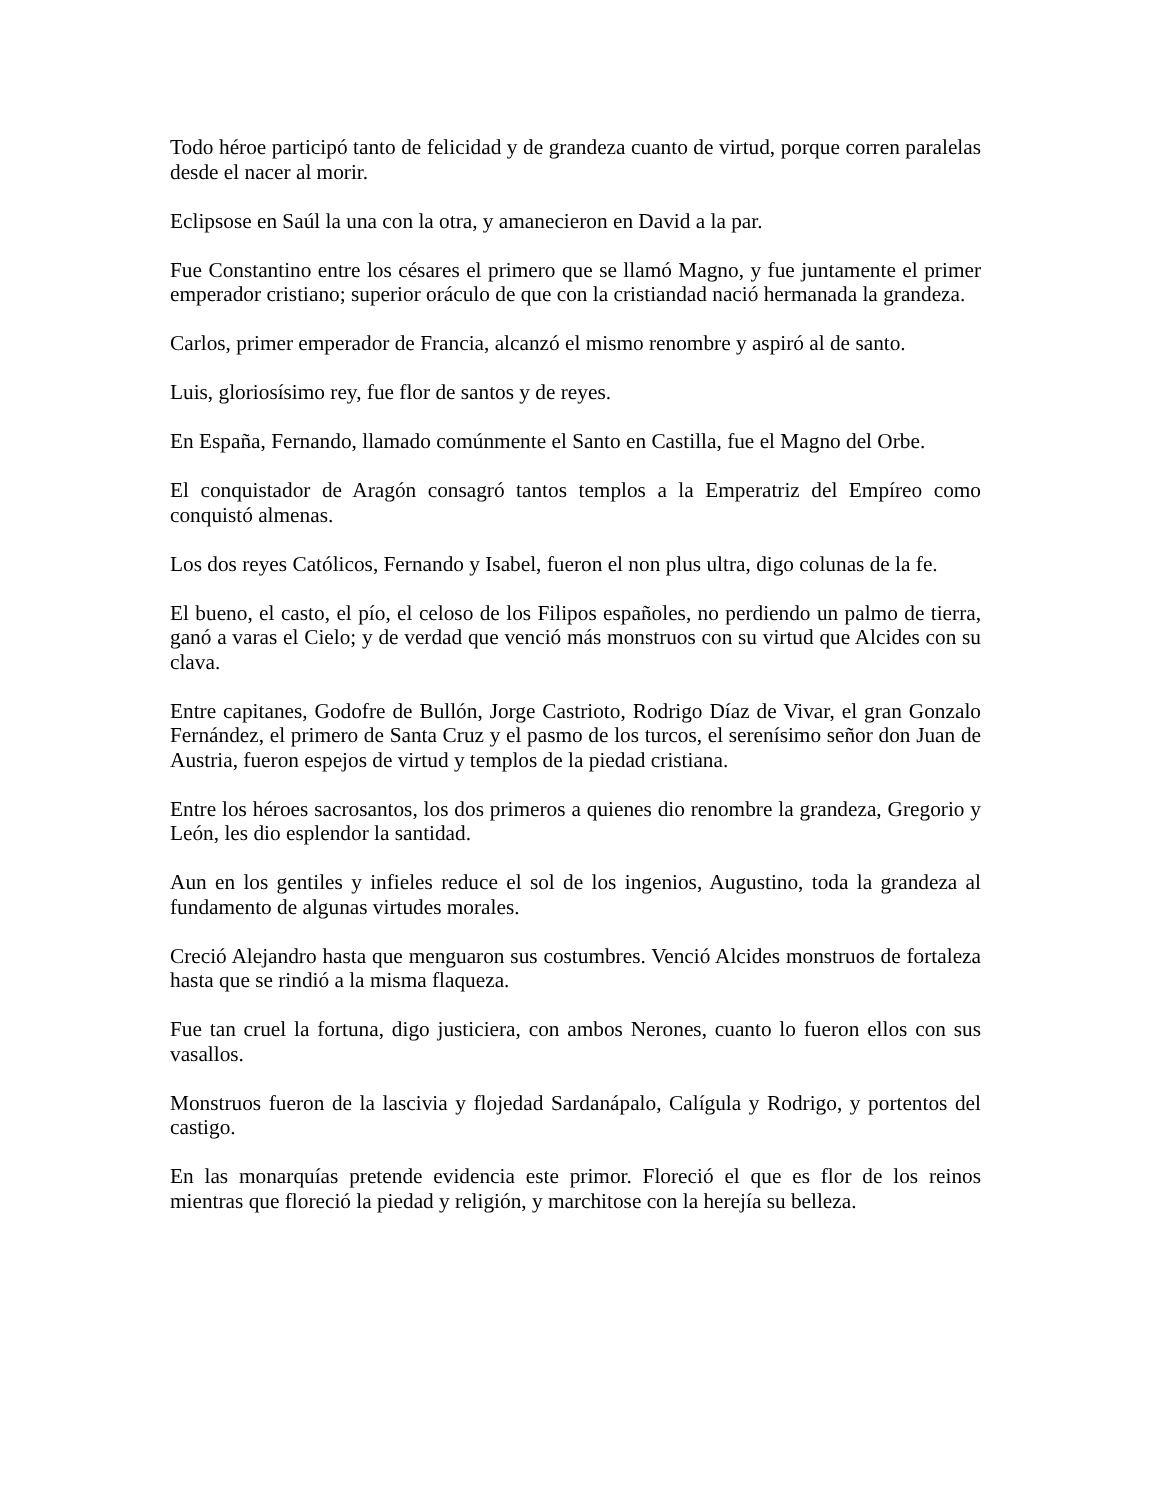Todo héroe participó tanto de felicidad y de grandeza cuanto de virtud, porque corren paralelas desde el nacer al morir.
Eclipsose en Saúl la una con la otra, y amanecieron en David a la par.
Fue Constantino entre los césares el primero que se llamó Magno, y fue juntamente el primer emperador cristiano; superior oráculo de que con la cristiandad nació hermanada la grandeza.
Carlos, primer emperador de Francia, alcanzó el mismo renombre y aspiró al de santo.
Luis, gloriosísimo rey, fue flor de santos y de reyes.
En España, Fernando, llamado comúnmente el Santo en Castilla, fue el Magno del Orbe.
El conquistador de Aragón consagró tantos templos a la Emperatriz del Empíreo como conquistó almenas.
Los dos reyes Católicos, Fernando y Isabel, fueron el non plus ultra, digo colunas de la fe.
El bueno, el casto, el pío, el celoso de los Filipos españoles, no perdiendo un palmo de tierra, ganó a varas el Cielo; y de verdad que venció más monstruos con su virtud que Alcides con su clava.
Entre capitanes, Godofre de Bullón, Jorge Castrioto, Rodrigo Díaz de Vivar, el gran Gonzalo Fernández, el primero de Santa Cruz y el pasmo de los turcos, el serenísimo señor don Juan de Austria, fueron espejos de virtud y templos de la piedad cristiana.
Entre los héroes sacrosantos, los dos primeros a quienes dio renombre la grandeza, Gregorio y León, les dio esplendor la santidad.
Aun en los gentiles y infieles reduce el sol de los ingenios, Augustino, toda la grandeza al fundamento de algunas virtudes morales.
Creció Alejandro hasta que menguaron sus costumbres. Venció Alcides monstruos de fortaleza hasta que se rindió a la misma flaqueza.
Fue tan cruel la fortuna, digo justiciera, con ambos Nerones, cuanto lo fueron ellos con sus vasallos.
Monstruos fueron de la lascivia y flojedad Sardanápalo, Calígula y Rodrigo, y portentos del castigo.
En las monarquías pretende evidencia este primor. Floreció el que es flor de los reinos mientras que floreció la piedad y religión, y marchitose con la herejía su belleza.